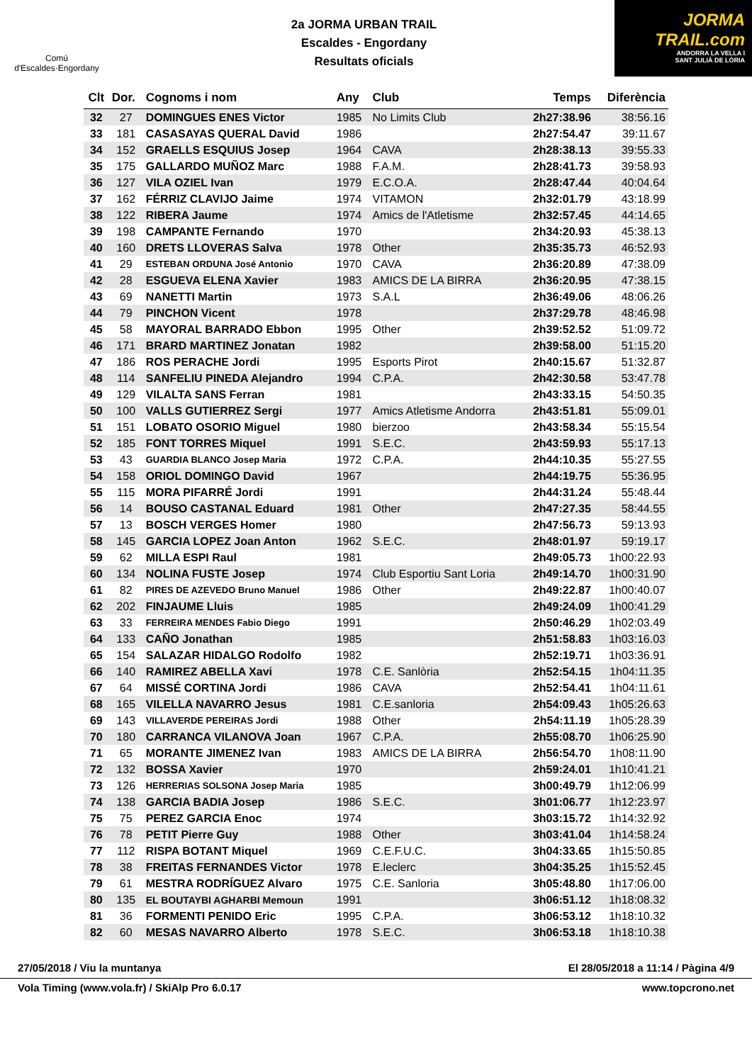Comú
d'Escaldes·Engordany
2a JORMA URBAN TRAIL
Escaldes - Engordany
Resultats oficials
JORMA
TRAIL.com
ANDORRA LA VELLA I
SANT JULIÀ DE LÒRIA
| Clt | Dor. | Cognoms i nom | Any | Club | Temps | Diferència |
| --- | --- | --- | --- | --- | --- | --- |
| 32 | 27 | DOMINGUES ENES Victor | 1985 | No Limits Club | 2h27:38.96 | 38:56.16 |
| 33 | 181 | CASASAYAS QUERAL David | 1986 | | 2h27:54.47 | 39:11.67 |
| 34 | 152 | GRAELLS ESQUIUS Josep | 1964 | CAVA | 2h28:38.13 | 39:55.33 |
| 35 | 175 | GALLARDO MUÑOZ Marc | 1988 | F.A.M. | 2h28:41.73 | 39:58.93 |
| 36 | 127 | VILA OZIEL Ivan | 1979 | E.C.O.A. | 2h28:47.44 | 40:04.64 |
| 37 | 162 | FÉRRIZ CLAVIJO Jaime | 1974 | VITAMON | 2h32:01.79 | 43:18.99 |
| 38 | 122 | RIBERA Jaume | 1974 | Amics de l'Atletisme | 2h32:57.45 | 44:14.65 |
| 39 | 198 | CAMPANTE Fernando | 1970 | | 2h34:20.93 | 45:38.13 |
| 40 | 160 | DRETS LLOVERAS Salva | 1978 | Other | 2h35:35.73 | 46:52.93 |
| 41 | 29 | ESTEBAN ORDUNA José Antonio | 1970 | CAVA | 2h36:20.89 | 47:38.09 |
| 42 | 28 | ESGUEVA ELENA Xavier | 1983 | AMICS DE LA BIRRA | 2h36:20.95 | 47:38.15 |
| 43 | 69 | NANETTI Martin | 1973 | S.A.L | 2h36:49.06 | 48:06.26 |
| 44 | 79 | PINCHON Vicent | 1978 | | 2h37:29.78 | 48:46.98 |
| 45 | 58 | MAYORAL BARRADO Ebbon | 1995 | Other | 2h39:52.52 | 51:09.72 |
| 46 | 171 | BRARD MARTINEZ Jonatan | 1982 | | 2h39:58.00 | 51:15.20 |
| 47 | 186 | ROS PERACHE Jordi | 1995 | Esports Pirot | 2h40:15.67 | 51:32.87 |
| 48 | 114 | SANFELIU PINEDA Alejandro | 1994 | C.P.A. | 2h42:30.58 | 53:47.78 |
| 49 | 129 | VILALTA SANS Ferran | 1981 | | 2h43:33.15 | 54:50.35 |
| 50 | 100 | VALLS GUTIERREZ Sergi | 1977 | Amics Atletisme Andorra | 2h43:51.81 | 55:09.01 |
| 51 | 151 | LOBATO OSORIO Miguel | 1980 | bierzoo | 2h43:58.34 | 55:15.54 |
| 52 | 185 | FONT TORRES Miquel | 1991 | S.E.C. | 2h43:59.93 | 55:17.13 |
| 53 | 43 | GUARDIA BLANCO Josep Maria | 1972 | C.P.A. | 2h44:10.35 | 55:27.55 |
| 54 | 158 | ORIOL DOMINGO David | 1967 | | 2h44:19.75 | 55:36.95 |
| 55 | 115 | MORA PIFARRÉ Jordi | 1991 | | 2h44:31.24 | 55:48.44 |
| 56 | 14 | BOUSO CASTANAL Eduard | 1981 | Other | 2h47:27.35 | 58:44.55 |
| 57 | 13 | BOSCH VERGES Homer | 1980 | | 2h47:56.73 | 59:13.93 |
| 58 | 145 | GARCIA LOPEZ Joan Anton | 1962 | S.E.C. | 2h48:01.97 | 59:19.17 |
| 59 | 62 | MILLA ESPI Raul | 1981 | | 2h49:05.73 | 1h00:22.93 |
| 60 | 134 | NOLINA FUSTE Josep | 1974 | Club Esportiu Sant Loria | 2h49:14.70 | 1h00:31.90 |
| 61 | 82 | PIRES DE AZEVEDO Bruno Manuel | 1986 | Other | 2h49:22.87 | 1h00:40.07 |
| 62 | 202 | FINJAUME Lluis | 1985 | | 2h49:24.09 | 1h00:41.29 |
| 63 | 33 | FERREIRA MENDES Fabio Diego | 1991 | | 2h50:46.29 | 1h02:03.49 |
| 64 | 133 | CAÑO Jonathan | 1985 | | 2h51:58.83 | 1h03:16.03 |
| 65 | 154 | SALAZAR HIDALGO Rodolfo | 1982 | | 2h52:19.71 | 1h03:36.91 |
| 66 | 140 | RAMIREZ ABELLA Xavi | 1978 | C.E. Sanlòria | 2h52:54.15 | 1h04:11.35 |
| 67 | 64 | MISSÉ CORTINA Jordi | 1986 | CAVA | 2h52:54.41 | 1h04:11.61 |
| 68 | 165 | VILELLA NAVARRO Jesus | 1981 | C.E.sanloria | 2h54:09.43 | 1h05:26.63 |
| 69 | 143 | VILLAVERDE PEREIRAS Jordi | 1988 | Other | 2h54:11.19 | 1h05:28.39 |
| 70 | 180 | CARRANCA VILANOVA Joan | 1967 | C.P.A. | 2h55:08.70 | 1h06:25.90 |
| 71 | 65 | MORANTE JIMENEZ Ivan | 1983 | AMICS DE LA BIRRA | 2h56:54.70 | 1h08:11.90 |
| 72 | 132 | BOSSA Xavier | 1970 | | 2h59:24.01 | 1h10:41.21 |
| 73 | 126 | HERRERIAS SOLSONA Josep Maria | 1985 | | 3h00:49.79 | 1h12:06.99 |
| 74 | 138 | GARCIA BADIA Josep | 1986 | S.E.C. | 3h01:06.77 | 1h12:23.97 |
| 75 | 75 | PEREZ GARCIA Enoc | 1974 | | 3h03:15.72 | 1h14:32.92 |
| 76 | 78 | PETIT Pierre Guy | 1988 | Other | 3h03:41.04 | 1h14:58.24 |
| 77 | 112 | RISPA BOTANT Miquel | 1969 | C.E.F.U.C. | 3h04:33.65 | 1h15:50.85 |
| 78 | 38 | FREITAS FERNANDES Victor | 1978 | E.leclerc | 3h04:35.25 | 1h15:52.45 |
| 79 | 61 | MESTRA RODRÍGUEZ Alvaro | 1975 | C.E. Sanloria | 3h05:48.80 | 1h17:06.00 |
| 80 | 135 | EL BOUTAYBI AGHARBI Memoun | 1991 | | 3h06:51.12 | 1h18:08.32 |
| 81 | 36 | FORMENTI PENIDO Eric | 1995 | C.P.A. | 3h06:53.12 | 1h18:10.32 |
| 82 | 60 | MESAS NAVARRO Alberto | 1978 | S.E.C. | 3h06:53.18 | 1h18:10.38 |
27/05/2018 / Viu la muntanya El 28/05/2018 a 11:14 / Pàgina 4/9
Vola Timing (www.vola.fr) / SkiAlp Pro 6.0.17 www.topcrono.net